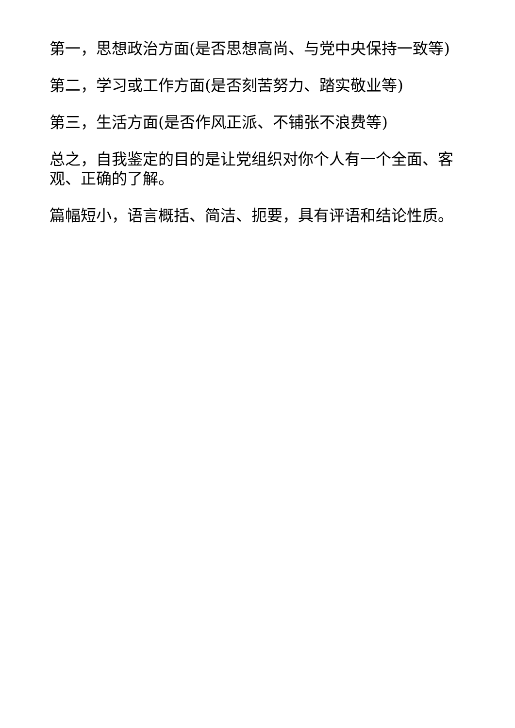第一，思想政治方面(是否思想高尚、与党中央保持一致等)
第二，学习或工作方面(是否刻苦努力、踏实敬业等)
第三，生活方面(是否作风正派、不铺张不浪费等)
总之，自我鉴定的目的是让党组织对你个人有一个全面、客观、正确的了解。
篇幅短小，语言概括、简洁、扼要，具有评语和结论性质。